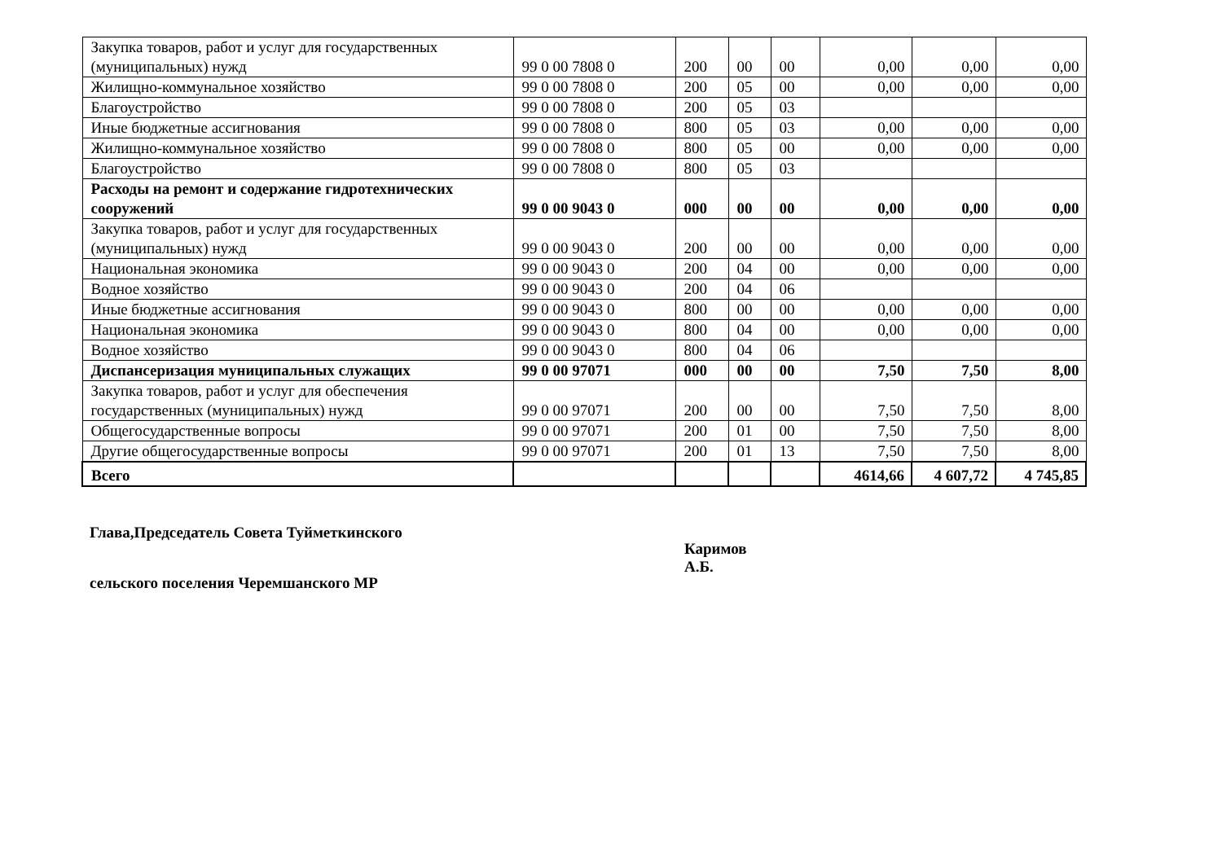| Закупка товаров, работ и услуг для государственных (муниципальных) нужд | 99 0 00 7808 0 | 200 | 00 | 00 | 0,00 | 0,00 | 0,00 |
| Жилищно-коммунальное хозяйство | 99 0 00 7808 0 | 200 | 05 | 00 | 0,00 | 0,00 | 0,00 |
| Благоустройство | 99 0 00 7808 0 | 200 | 05 | 03 | | | |
| Иные бюджетные ассигнования | 99 0 00 7808 0 | 800 | 05 | 03 | 0,00 | 0,00 | 0,00 |
| Жилищно-коммунальное хозяйство | 99 0 00 7808 0 | 800 | 05 | 00 | 0,00 | 0,00 | 0,00 |
| Благоустройство | 99 0 00 7808 0 | 800 | 05 | 03 | | | |
| Расходы на ремонт и содержание гидротехнических сооружений | 99 0 00 9043 0 | 000 | 00 | 00 | 0,00 | 0,00 | 0,00 |
| Закупка товаров, работ и услуг для государственных (муниципальных) нужд | 99 0 00 9043 0 | 200 | 00 | 00 | 0,00 | 0,00 | 0,00 |
| Национальная экономика | 99 0 00 9043 0 | 200 | 04 | 00 | 0,00 | 0,00 | 0,00 |
| Водное хозяйство | 99 0 00 9043 0 | 200 | 04 | 06 | | | |
| Иные бюджетные ассигнования | 99 0 00 9043 0 | 800 | 00 | 00 | 0,00 | 0,00 | 0,00 |
| Национальная экономика | 99 0 00 9043 0 | 800 | 04 | 00 | 0,00 | 0,00 | 0,00 |
| Водное хозяйство | 99 0 00 9043 0 | 800 | 04 | 06 | | | |
| Диспансеризация муниципальных служащих | 99 0 00 97071 | 000 | 00 | 00 | 7,50 | 7,50 | 8,00 |
| Закупка товаров, работ и услуг для обеспечения государственных (муниципальных) нужд | 99 0 00 97071 | 200 | 00 | 00 | 7,50 | 7,50 | 8,00 |
| Общегосударственные вопросы | 99 0 00 97071 | 200 | 01 | 00 | 7,50 | 7,50 | 8,00 |
| Другие общегосударственные вопросы | 99 0 00 97071 | 200 | 01 | 13 | 7,50 | 7,50 | 8,00 |
| Всего | | | | | 4614,66 | 4 607,72 | 4 745,85 |
Глава,Председатель Совета Туйметкинского
сельского поселения Черемшанского МР
Каримов
А.Б.